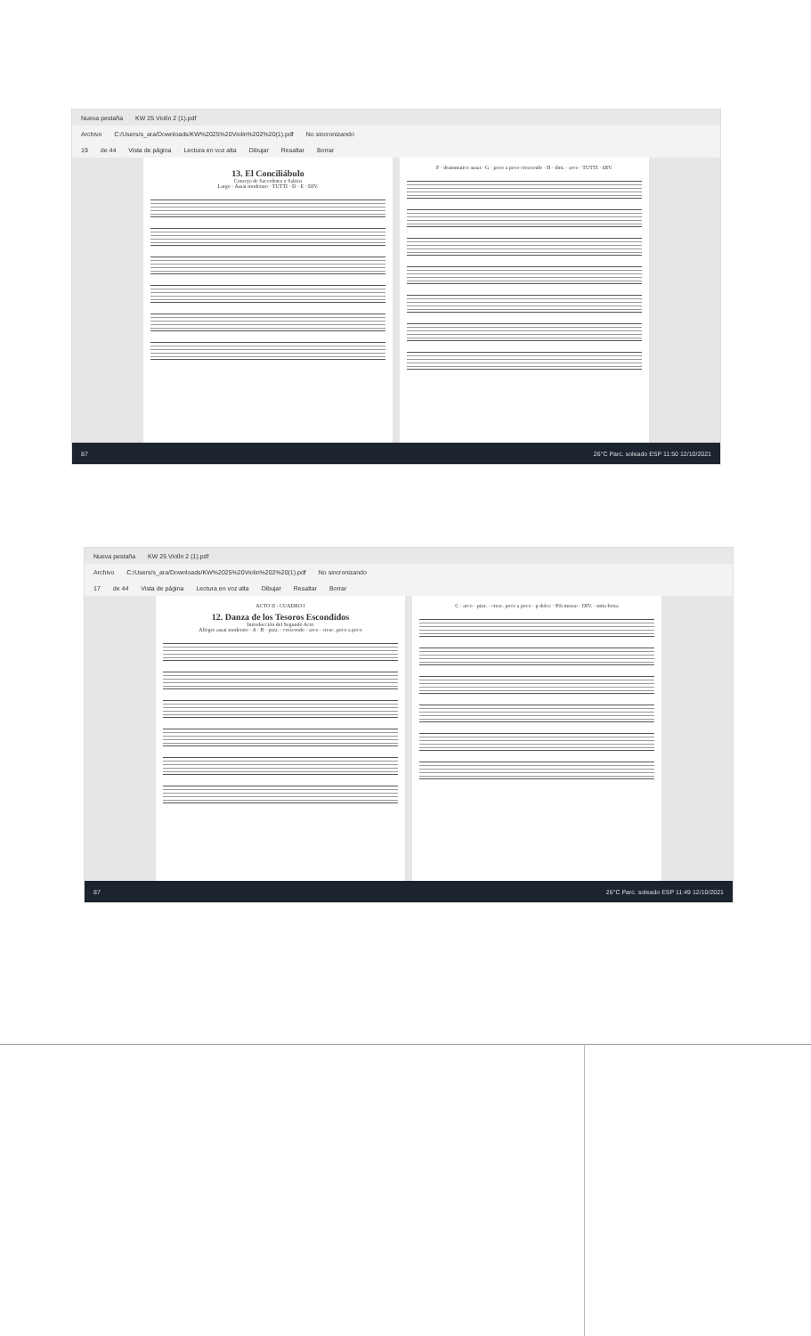Nueva pestaña KW 25 Violín 2 (1).pdf
Archivo C:/Users/s_ara/Downloads/KW%2025%20Violin%202%20(1).pdf No sincronizando
19 de 44 Vista de página Lectura en voz alta Dibujar Resaltar Borrar
13. El Conciliábulo
Concejo de Sacerdotes y Sabios
Largo · Assai moderato · TUTTI · D · E · DIV.
F · drammatico assai · G · poco a poco crescendo · H · dim. · arco · TUTTI · DIV.
87 26°C Parc. soleado ESP 11:50 12/10/2021
Nueva pestaña KW 25 Violín 2 (1).pdf
Archivo C:/Users/s_ara/Downloads/KW%2025%20Violin%202%20(1).pdf No sincronizando
17 de 44 Vista de página Lectura en voz alta Dibujar Resaltar Borrar
ACTO II - CUADRO I
12. Danza de los Tesoros Escondidos
Introducción del Segundo Acto
Allegro assai moderato · A · B · pizz. · crescendo · arco · cresc. poco a poco
C · arco · pizz. · cresc. poco a poco · p dolce · Più mosso · DIV. · tutta forza
87 26°C Parc. soleado ESP 11:49 12/10/2021